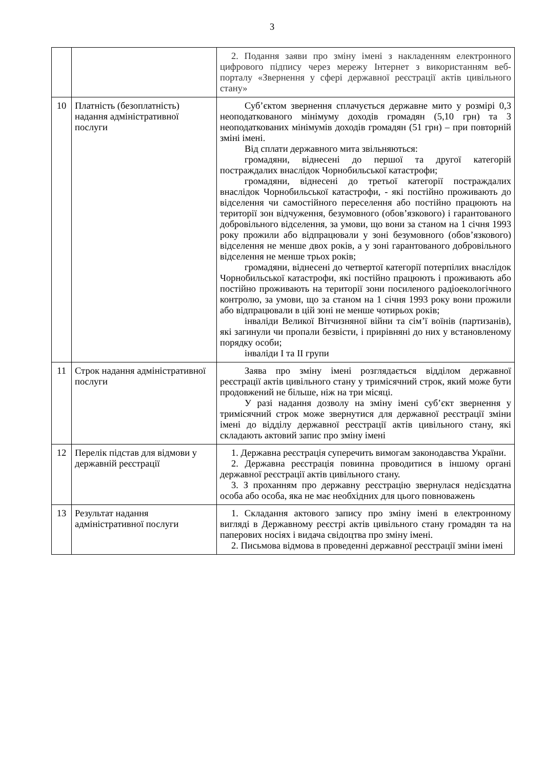3
| | | 2. Подання заяви про зміну імені з накладенням електронного цифрового підпису через мережу Інтернет з використанням веб-порталу «Звернення у сфері державної реєстрації актів цивільного стану» |
| 10 | Платність (безоплатність) надання адміністративної послуги | Суб’єктом звернення сплачується державне мито у розмірі 0,3 неоподаткованого мінімуму доходів громадян (5,10 грн) та 3 неоподаткованих мінімумів доходів громадян (51 грн) – при повторній зміні імені. Від сплати державного мита звільняються: громадяни, віднесені до першої та другої категорій постраждалих внаслідок Чорнобильської катастрофи; громадяни, віднесені до третьої категорії постраждалих внаслідок Чорнобильської катастрофи, - які постійно проживають до відселення чи самостійного переселення або постійно працюють на території зон відчуження, безумовного (обов’язкового) і гарантованого добровільного відселення, за умови, що вони за станом на 1 січня 1993 року прожили або відпрацювали у зоні безумовного (обов’язкового) відселення не менше двох років, а у зоні гарантованого добровільного відселення не менше трьох років; громадяни, віднесені до четвертої категорії потерпілих внаслідок Чорнобильської катастрофи, які постійно працюють і проживають або постійно проживають на території зони посиленого радіоекологічного контролю, за умови, що за станом на 1 січня 1993 року вони прожили або відпрацювали в цій зоні не менше чотирьох років; інваліди Великої Вітчизняної війни та сім’ї воїнів (партизанів), які загинули чи пропали безвісти, і прирівняні до них у встановленому порядку особи; інваліди I та II групи |
| 11 | Строк надання адміністративної послуги | Заява про зміну імені розглядається відділом державної реєстрації актів цивільного стану у тримісячний строк, який може бути продовжений не більше, ніж на три місяці. У разі надання дозволу на зміну імені суб’єкт звернення у тримісячний строк може звернутися для державної реєстрації зміни імені до відділу державної реєстрації актів цивільного стану, які складають актовий запис про зміну імені |
| 12 | Перелік підстав для відмови у державній реєстрації | 1. Державна реєстрація суперечить вимогам законодавства України. 2. Державна реєстрація повинна проводитися в іншому органі державної реєстрації актів цивільного стану. 3. З проханням про державну реєстрацію звернулася недієздатна особа або особа, яка не має необхідних для цього повноважень |
| 13 | Результат надання адміністративної послуги | 1. Складання актового запису про зміну імені в електронному вигляді в Державному реєстрі актів цивільного стану громадян та на паперових носіях і видача свідоцтва про зміну імені. 2. Письмова відмова в проведенні державної реєстрації зміни імені |